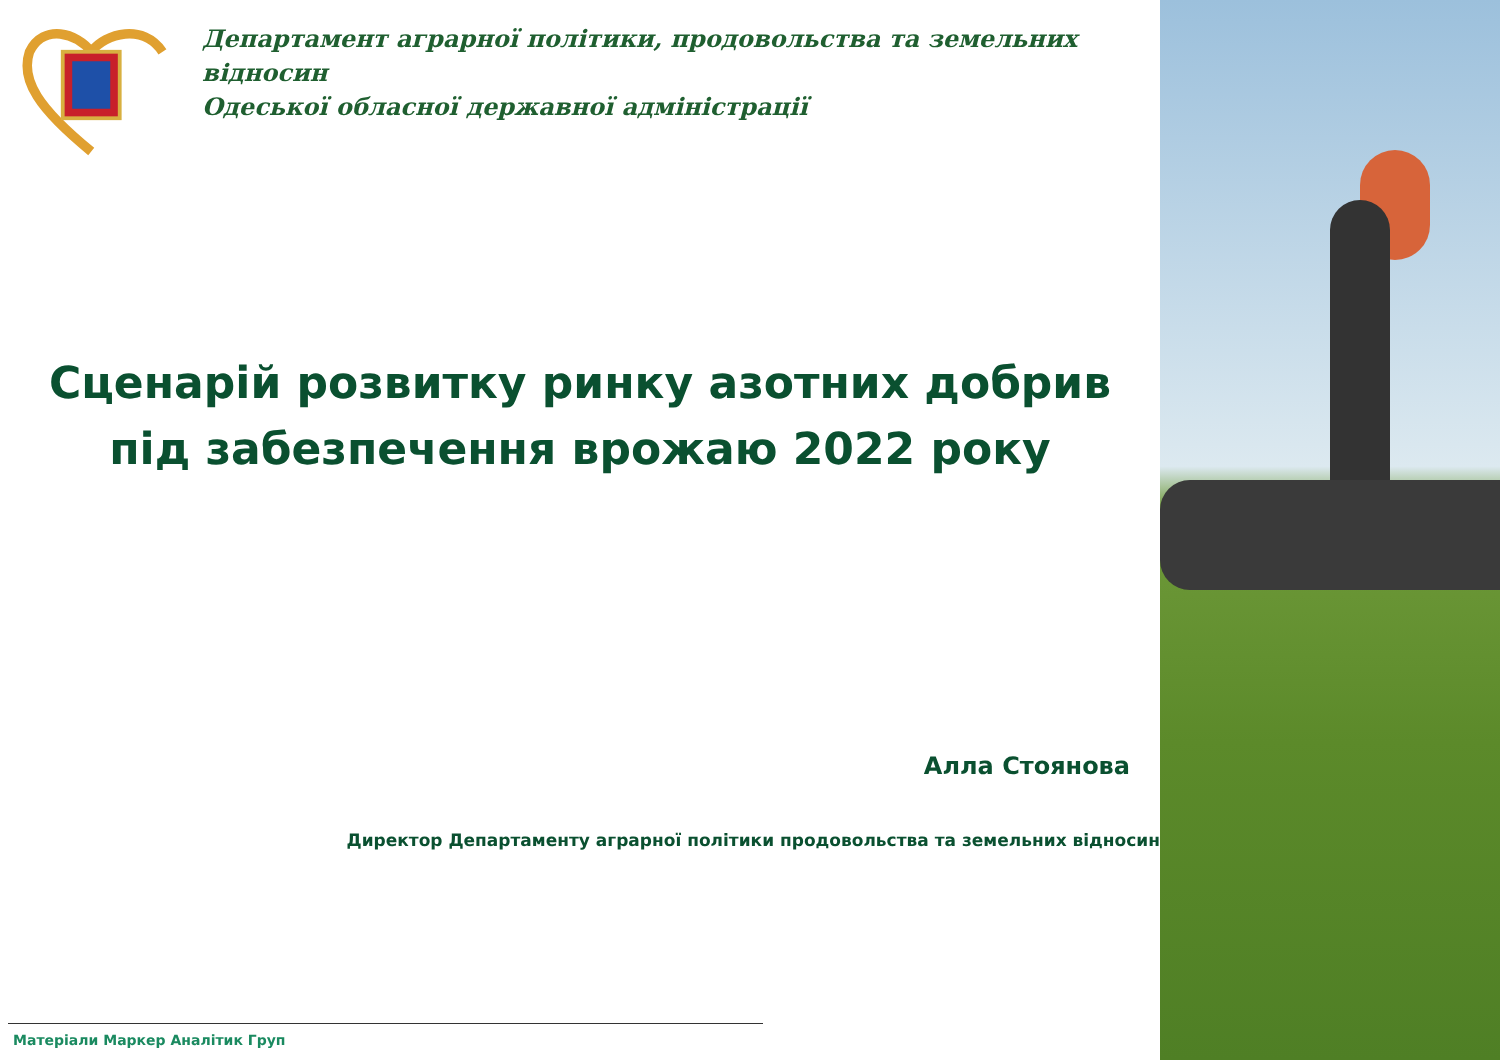Департамент аграрної політики, продовольства та земельних відносин
Одеської обласної державної адміністрації
Сценарій розвитку ринку азотних добрив
під забезпечення врожаю 2022 року
Алла Стоянова
Директор Департаменту аграрної політики продовольства та земельних відносин
Матеріали Маркер Аналітик Груп